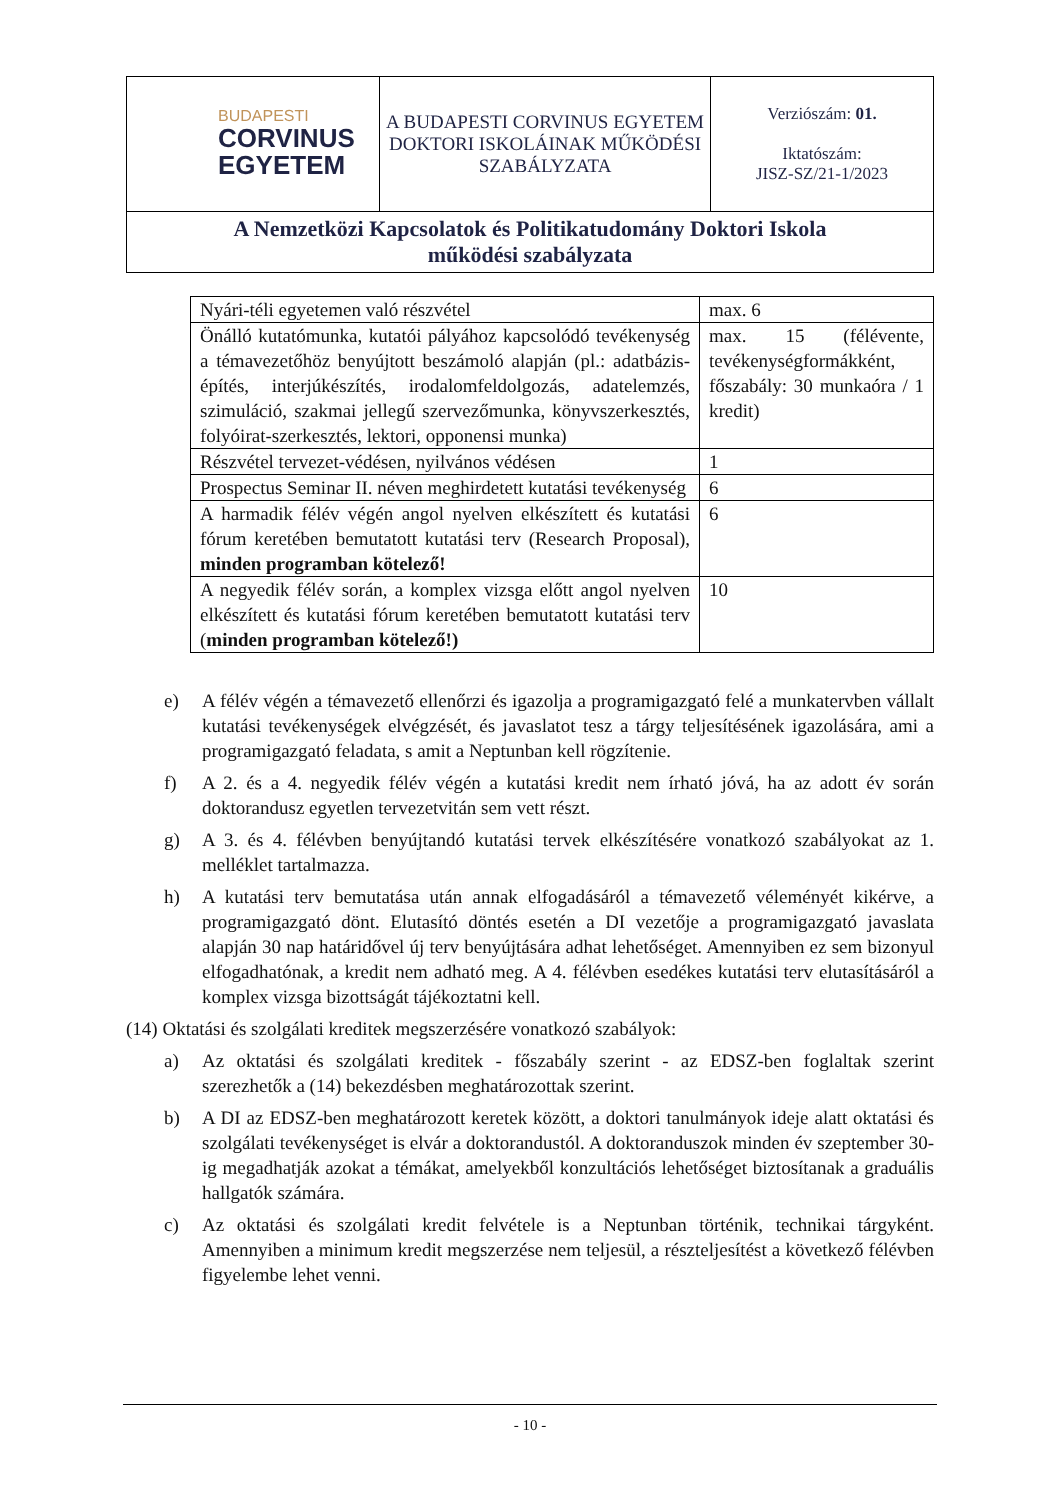| BUDAPESTI CORVINUS EGYETEM | A BUDAPESTI CORVINUS EGYETEM DOKTORI ISKOLÁINAK MŰKÖDÉSI SZABÁLYZATA | Verziószám: 01. Iktatószám: JISZ-SZ/21-1/2023 |
| A Nemzetközi Kapcsolatok és Politikatudomány Doktori Iskola működési szabályzata | | |
| Nyári-téli egyetemen való részvétel | max. 6 |
| Önálló kutatómunka, kutatói pályához kapcsolódó tevékenység a témavezetőhöz benyújtott beszámoló alapján (pl.: adatbázis-építés, interjúkészítés, irodalomfeldolgozás, adatelemzés, szimuláció, szakmai jellegű szervezőmunka, könyvszerkesztés, folyóirat-szerkesztés, lektori, opponensi munka) | max. 15 (félévente, tevékenységformákként, főszabály: 30 munkaóra / 1 kredit) |
| Részvétel tervezet-védésen, nyilvános védésen | 1 |
| Prospectus Seminar II. néven meghirdetett kutatási tevékenység | 6 |
| A harmadik félév végén angol nyelven elkészített és kutatási fórum keretében bemutatott kutatási terv (Research Proposal), minden programban kötelező! | 6 |
| A negyedik félév során, a komplex vizsga előtt angol nyelven elkészített és kutatási fórum keretében bemutatott kutatási terv ( minden programban kötelező!) | 10 |
e) A félév végén a témavezető ellenőrzi és igazolja a programigazgató felé a munkatervben vállalt kutatási tevékenységek elvégzését, és javaslatot tesz a tárgy teljesítésének igazolására, ami a programigazgató feladata, s amit a Neptunban kell rögzítenie.
f) A 2. és a 4. negyedik félév végén a kutatási kredit nem írható jóvá, ha az adott év során doktorandusz egyetlen tervezetvitán sem vett részt.
g) A 3. és 4. félévben benyújtandó kutatási tervek elkészítésére vonatkozó szabályokat az 1. melléklet tartalmazza.
h) A kutatási terv bemutatása után annak elfogadásáról a témavezető véleményét kikérve, a programigazgató dönt. Elutasító döntés esetén a DI vezetője a programigazgató javaslata alapján 30 nap határidővel új terv benyújtására adhat lehetőséget. Amennyiben ez sem bizonyul elfogadhatónak, a kredit nem adható meg. A 4. félévben esedékes kutatási terv elutasításáról a komplex vizsga bizottságát tájékoztatni kell.
(14) Oktatási és szolgálati kreditek megszerzésére vonatkozó szabályok:
a) Az oktatási és szolgálati kreditek - főszabály szerint - az EDSZ-ben foglaltak szerint szerezhetők a (14) bekezdésben meghatározottak szerint.
b) A DI az EDSZ-ben meghatározott keretek között, a doktori tanulmányok ideje alatt oktatási és szolgálati tevékenységet is elvár a doktorandustól. A doktoranduszok minden év szeptember 30-ig megadhatják azokat a témákat, amelyekből konzultációs lehetőséget biztosítanak a graduális hallgatók számára.
c) Az oktatási és szolgálati kredit felvétele is a Neptunban történik, technikai tárgyként. Amennyiben a minimum kredit megszerzése nem teljesül, a részteljesítést a következő félévben figyelembe lehet venni.
- 10 -